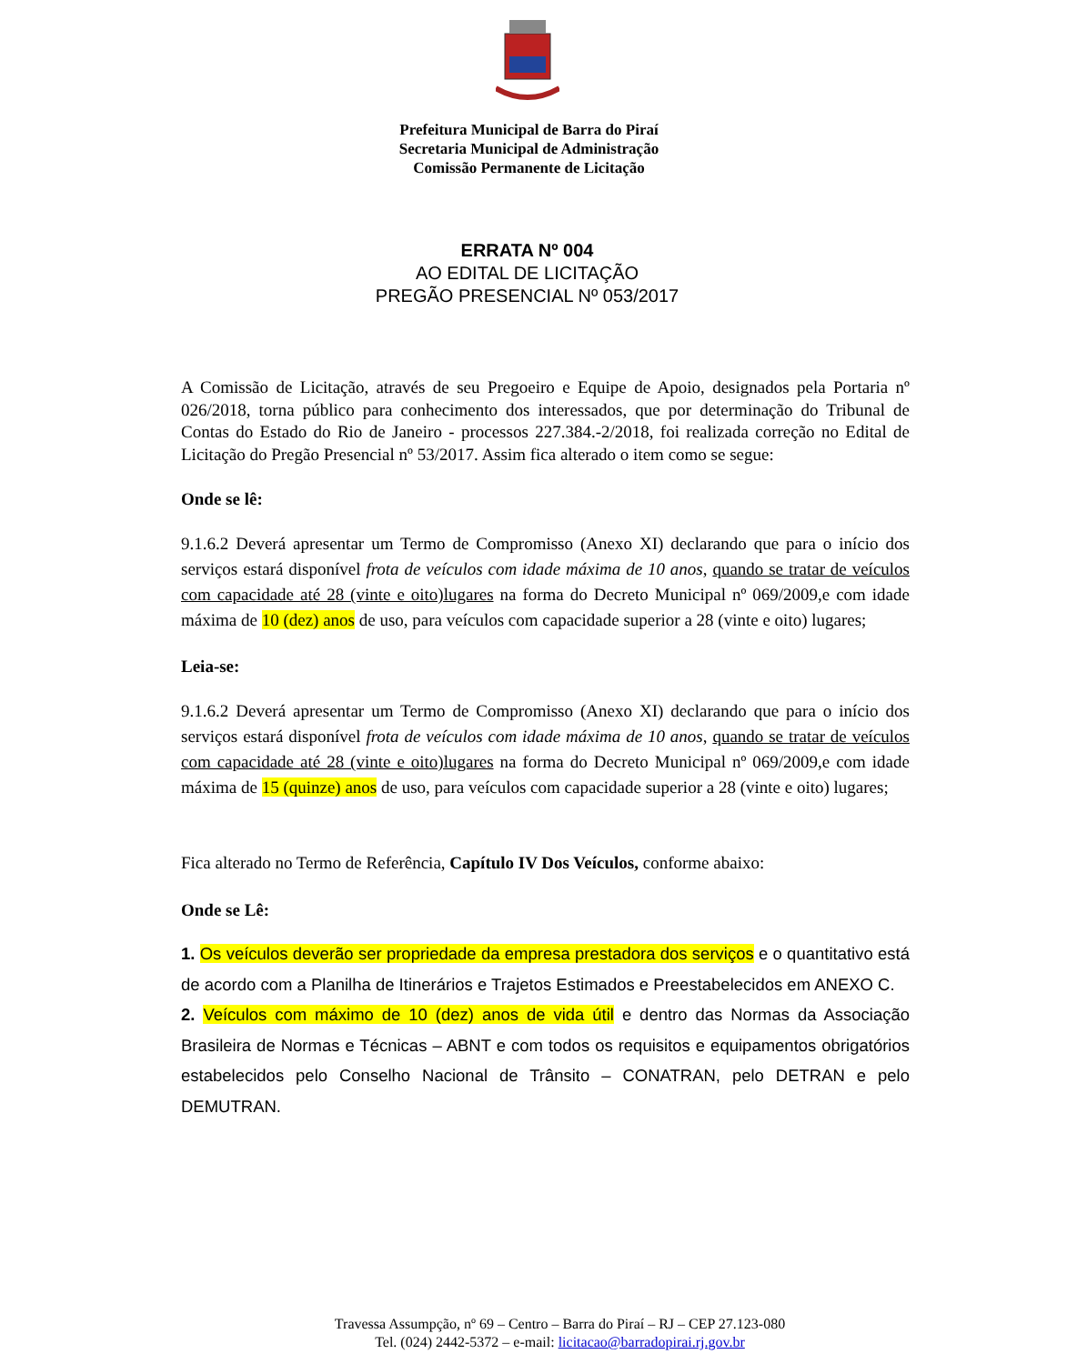Prefeitura Municipal de Barra do Piraí
Secretaria Municipal de Administração
Comissão Permanente de Licitação
ERRATA Nº 004
AO EDITAL DE LICITAÇÃO
PREGÃO PRESENCIAL Nº 053/2017
A Comissão de Licitação, através de seu Pregoeiro e Equipe de Apoio, designados pela Portaria nº 026/2018, torna público para conhecimento dos interessados, que por determinação do Tribunal de Contas do Estado do Rio de Janeiro - processos 227.384.-2/2018, foi realizada correção no Edital de Licitação do Pregão Presencial nº 53/2017. Assim fica alterado o item como se segue:
Onde se lê:
9.1.6.2 Deverá apresentar um Termo de Compromisso (Anexo XI) declarando que para o início dos serviços estará disponível frota de veículos com idade máxima de 10 anos, quando se tratar de veículos com capacidade até 28 (vinte e oito)lugares na forma do Decreto Municipal nº 069/2009,e com idade máxima de 10 (dez) anos de uso, para veículos com capacidade superior a 28 (vinte e oito) lugares;
Leia-se:
9.1.6.2 Deverá apresentar um Termo de Compromisso (Anexo XI) declarando que para o início dos serviços estará disponível frota de veículos com idade máxima de 10 anos, quando se tratar de veículos com capacidade até 28 (vinte e oito)lugares na forma do Decreto Municipal nº 069/2009,e com idade máxima de 15 (quinze) anos de uso, para veículos com capacidade superior a 28 (vinte e oito) lugares;
Fica alterado no Termo de Referência, Capítulo IV Dos Veículos, conforme abaixo:
Onde se Lê:
1. Os veículos deverão ser propriedade da empresa prestadora dos serviços e o quantitativo está de acordo com a Planilha de Itinerários e Trajetos Estimados e Preestabelecidos em ANEXO C.
2. Veículos com máximo de 10 (dez) anos de vida útil e dentro das Normas da Associação Brasileira de Normas e Técnicas – ABNT e com todos os requisitos e equipamentos obrigatórios estabelecidos pelo Conselho Nacional de Trânsito – CONATRAN, pelo DETRAN e pelo DEMUTRAN.
Travessa Assumpção, nº 69 – Centro – Barra do Piraí – RJ – CEP 27.123-080
Tel. (024) 2442-5372 – e-mail: licitacao@barradopirai.rj.gov.br